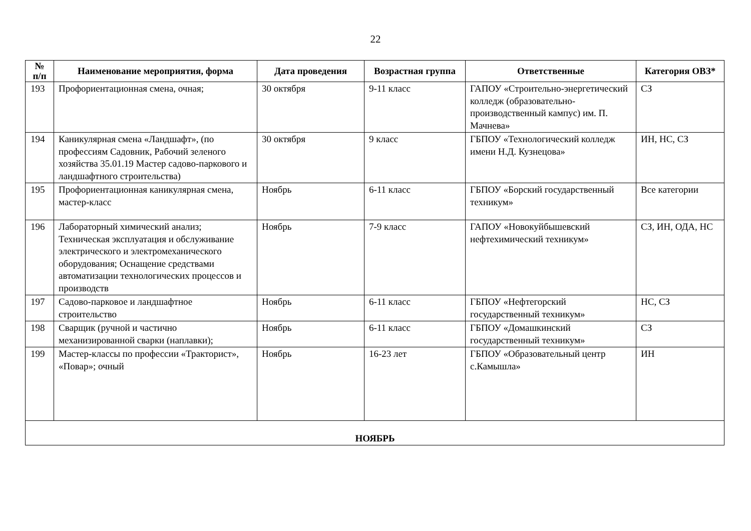22
| № п/п | Наименование мероприятия, форма | Дата проведения | Возрастная группа | Ответственные | Категория ОВЗ* |
| --- | --- | --- | --- | --- | --- |
| 193 | Профориентационная смена, очная; | 30 октября | 9-11 класс | ГАПОУ «Строительно-энергетический колледж (образовательно-производственный кампус) им. П. Мачнева» | СЗ |
| 194 | Каникулярная смена «Ландшафт», (по профессиям Садовник, Рабочий зеленого хозяйства 35.01.19 Мастер садово-паркового и ландшафтного строительства) | 30 октября | 9 класс | ГБПОУ «Технологический колледж имени Н.Д. Кузнецова» | ИН, НС, СЗ |
| 195 | Профориентационная каникулярная смена, мастер-класс | Ноябрь | 6-11 класс | ГБПОУ «Борский государственный техникум» | Все категории |
| 196 | Лабораторный химический анализ; Техническая эксплуатация и обслуживание электрического и электромеханического оборудования; Оснащение средствами автоматизации технологических процессов и производств | Ноябрь | 7-9 класс | ГАПОУ «Новокуйбышевский нефтехимический техникум» | СЗ, ИН, ОДА, НС |
| 197 | Садово-парковое и ландшафтное строительство | Ноябрь | 6-11 класс | ГБПОУ «Нефтегорский государственный техникум» | НС, СЗ |
| 198 | Сварщик (ручной и частично механизированной сварки (наплавки); | Ноябрь | 6-11 класс | ГБПОУ «Домашкинский государственный техникум» | СЗ |
| 199 | Мастер-классы по профессии «Тракторист», «Повар»; очный | Ноябрь | 16-23 лет | ГБПОУ «Образовательный центр с.Камышла» | ИН |
| НОЯБРЬ | | | | | |